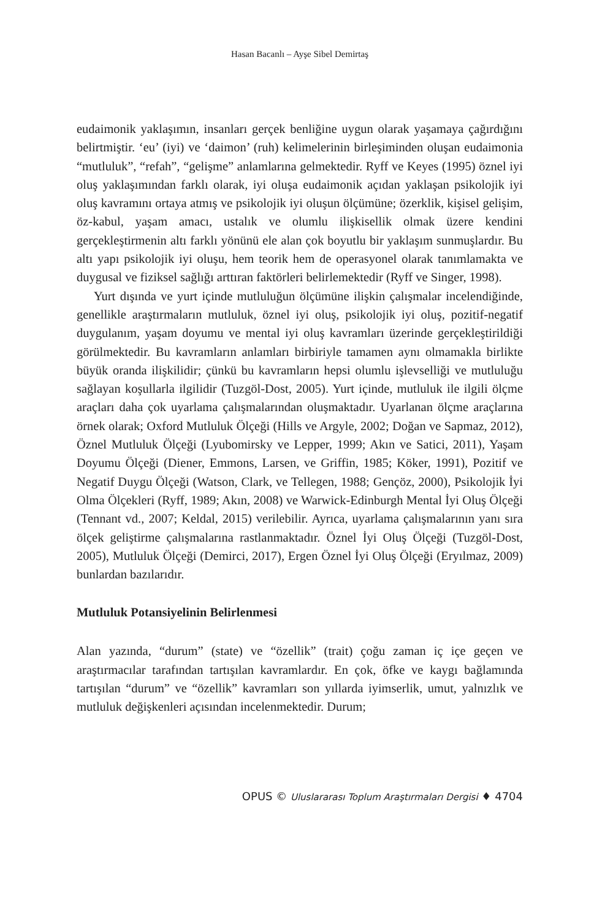Hasan Bacanlı – Ayşe Sibel Demirtaş
eudaimonik yaklaşımın, insanları gerçek benliğine uygun olarak yaşamaya çağırdığını belirtmiştir. ‘eu’ (iyi) ve ‘daimon’ (ruh) kelimelerinin birleşiminden oluşan eudaimonia “mutluluk”, “refah”, “gelişme” anlamlarına gelmektedir. Ryff ve Keyes (1995) öznel iyi oluş yaklaşımından farklı olarak, iyi oluşa eudaimonik açıdan yaklaşan psikolojik iyi oluş kavramını ortaya atmış ve psikolojik iyi oluşun ölçümüne; özerklik, kişisel gelişim, öz-kabul, yaşam amacı, ustalık ve olumlu ilişkisellik olmak üzere kendini gerçekleştirmenin altı farklı yönünü ele alan çok boyutlu bir yaklaşım sunmuşlardır. Bu altı yapı psikolojik iyi oluşu, hem teorik hem de operasyonel olarak tanımlamakta ve duygusal ve fiziksel sağlığı arttıran faktörleri belirlemektedir (Ryff ve Singer, 1998).
Yurt dışında ve yurt içinde mutluluğun ölçümüne ilişkin çalışmalar incelendiğinde, genellikle araştırmaların mutluluk, öznel iyi oluş, psikolojik iyi oluş, pozitif-negatif duygulanım, yaşam doyumu ve mental iyi oluş kavramları üzerinde gerçekleştirildiği görülmektedir. Bu kavramların anlamları birbiriyle tamamen aynı olmamakla birlikte büyük oranda ilişkilidir; çünkü bu kavramların hepsi olumlu işlevselliği ve mutluluğu sağlayan koşullarla ilgilidir (Tuzgöl-Dost, 2005). Yurt içinde, mutluluk ile ilgili ölçme araçları daha çok uyarlama çalışmalarından oluşmaktadır. Uyarlanan ölçme araçlarına örnek olarak; Oxford Mutluluk Ölçeği (Hills ve Argyle, 2002; Doğan ve Sapmaz, 2012), Öznel Mutluluk Ölçeği (Lyubomirsky ve Lepper, 1999; Akın ve Satici, 2011), Yaşam Doyumu Ölçeği (Diener, Emmons, Larsen, ve Griffin, 1985; Köker, 1991), Pozitif ve Negatif Duygu Ölçeği (Watson, Clark, ve Tellegen, 1988; Gençöz, 2000), Psikolojik İyi Olma Ölçekleri (Ryff, 1989; Akın, 2008) ve Warwick-Edinburgh Mental İyi Oluş Ölçeği (Tennant vd., 2007; Keldal, 2015) verilebilir. Ayrıca, uyarlama çalışmalarının yanı sıra ölçek geliştirme çalışmalarına rastlanmaktadır. Öznel İyi Oluş Ölçeği (Tuzgöl-Dost, 2005), Mutluluk Ölçeği (Demirci, 2017), Ergen Öznel İyi Oluş Ölçeği (Eryılmaz, 2009) bunlardan bazılarıdır.
Mutluluk Potansiyelinin Belirlenmesi
Alan yazında, “durum” (state) ve “özellik” (trait) çoğu zaman iç içe geçen ve araştırmacılar tarafından tartışılan kavramlardır. En çok, öfke ve kaygı bağlamında tartışılan “durum” ve “özellik” kavramları son yıllarda iyimserlik, umut, yalnızlık ve mutluluk değişkenleri açısından incelenmektedir. Durum;
OPUS © Uluslararası Toplum Araştırmaları Dergisi ♦ 4704